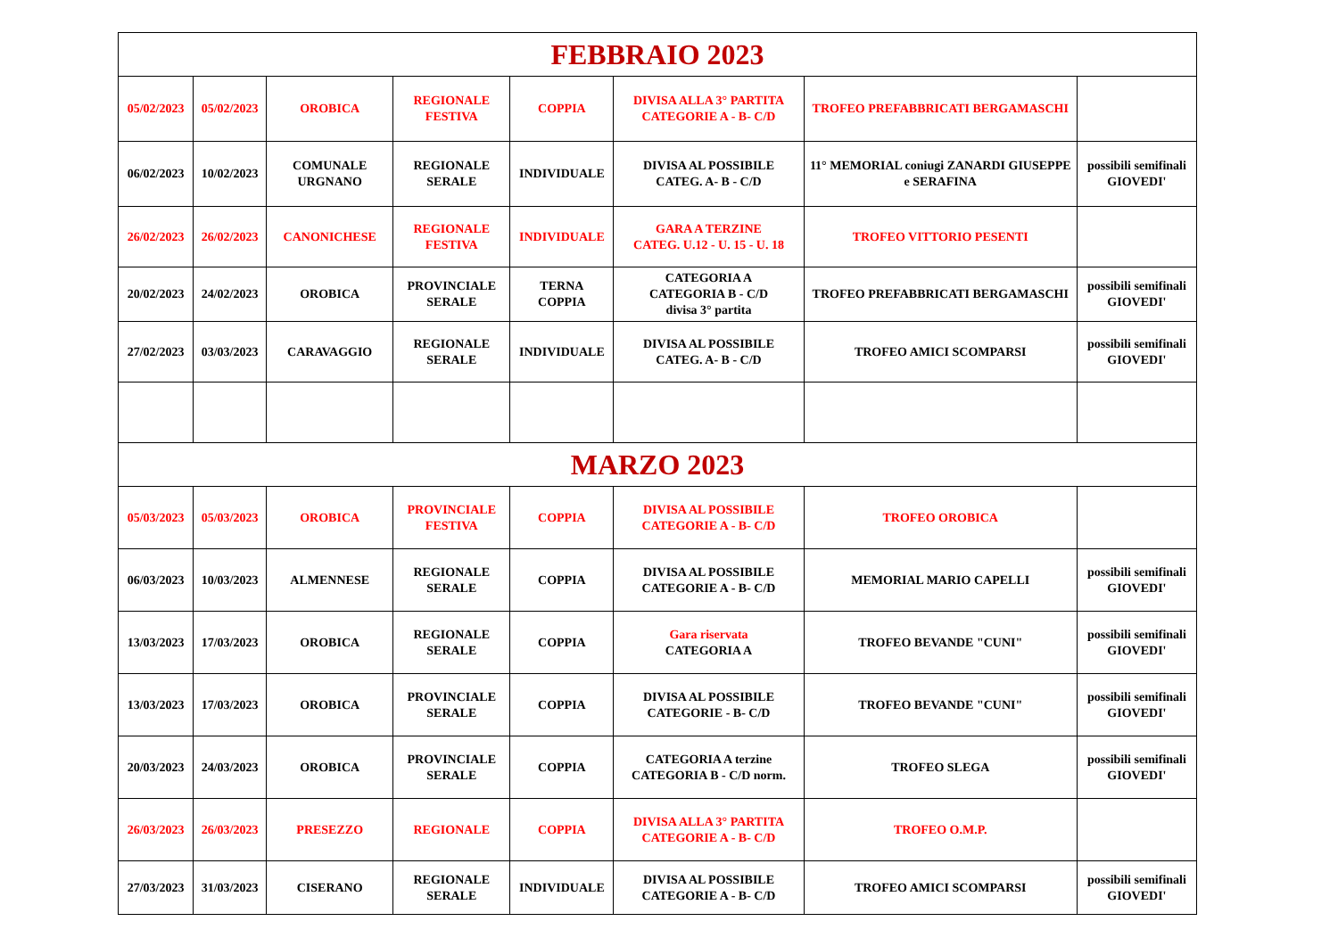| FEBBRAIO 2023 | | | | | | | |
| 05/02/2023 | 05/02/2023 | OROBICA | REGIONALE FESTIVA | COPPIA | DIVISA ALLA 3° PARTITA CATEGORIE A - B- C/D | TROFEO PREFABBRICATI BERGAMASCHI | |
| 06/02/2023 | 10/02/2023 | COMUNALE URGNANO | REGIONALE SERALE | INDIVIDUALE | DIVISA AL POSSIBILE CATEG. A- B - C/D | 11° MEMORIAL coniugi ZANARDI GIUSEPPE e SERAFINA | possibili semifinali GIOVEDI' |
| 26/02/2023 | 26/02/2023 | CANONICHESE | REGIONALE FESTIVA | INDIVIDUALE | GARA A TERZINE CATEG. U.12 - U. 15 - U. 18 | TROFEO VITTORIO PESENTI | |
| 20/02/2023 | 24/02/2023 | OROBICA | PROVINCIALE SERALE | TERNA COPPIA | CATEGORIA A CATEGORIA B - C/D divisa 3° partita | TROFEO PREFABBRICATI BERGAMASCHI | possibili semifinali GIOVEDI' |
| 27/02/2023 | 03/03/2023 | CARAVAGGIO | REGIONALE SERALE | INDIVIDUALE | DIVISA AL POSSIBILE CATEG. A- B - C/D | TROFEO AMICI SCOMPARSI | possibili semifinali GIOVEDI' |
| MARZO 2023 | | | | | | | |
| 05/03/2023 | 05/03/2023 | OROBICA | PROVINCIALE FESTIVA | COPPIA | DIVISA AL POSSIBILE CATEGORIE A - B- C/D | TROFEO OROBICA | |
| 06/03/2023 | 10/03/2023 | ALMENNESE | REGIONALE SERALE | COPPIA | DIVISA AL POSSIBILE CATEGORIE A - B- C/D | MEMORIAL MARIO CAPELLI | possibili semifinali GIOVEDI' |
| 13/03/2023 | 17/03/2023 | OROBICA | REGIONALE SERALE | COPPIA | Gara riservata CATEGORIA A | TROFEO BEVANDE "CUNI" | possibili semifinali GIOVEDI' |
| 13/03/2023 | 17/03/2023 | OROBICA | PROVINCIALE SERALE | COPPIA | DIVISA AL POSSIBILE CATEGORIE - B- C/D | TROFEO BEVANDE "CUNI" | possibili semifinali GIOVEDI' |
| 20/03/2023 | 24/03/2023 | OROBICA | PROVINCIALE SERALE | COPPIA | CATEGORIA A terzine CATEGORIA B - C/D norm. | TROFEO SLEGA | possibili semifinali GIOVEDI' |
| 26/03/2023 | 26/03/2023 | PRESEZZO | REGIONALE | COPPIA | DIVISA ALLA 3° PARTITA CATEGORIE A - B- C/D | TROFEO O.M.P. | |
| 27/03/2023 | 31/03/2023 | CISERANO | REGIONALE SERALE | INDIVIDUALE | DIVISA AL POSSIBILE CATEGORIE A - B- C/D | TROFEO AMICI SCOMPARSI | possibili semifinali GIOVEDI' |